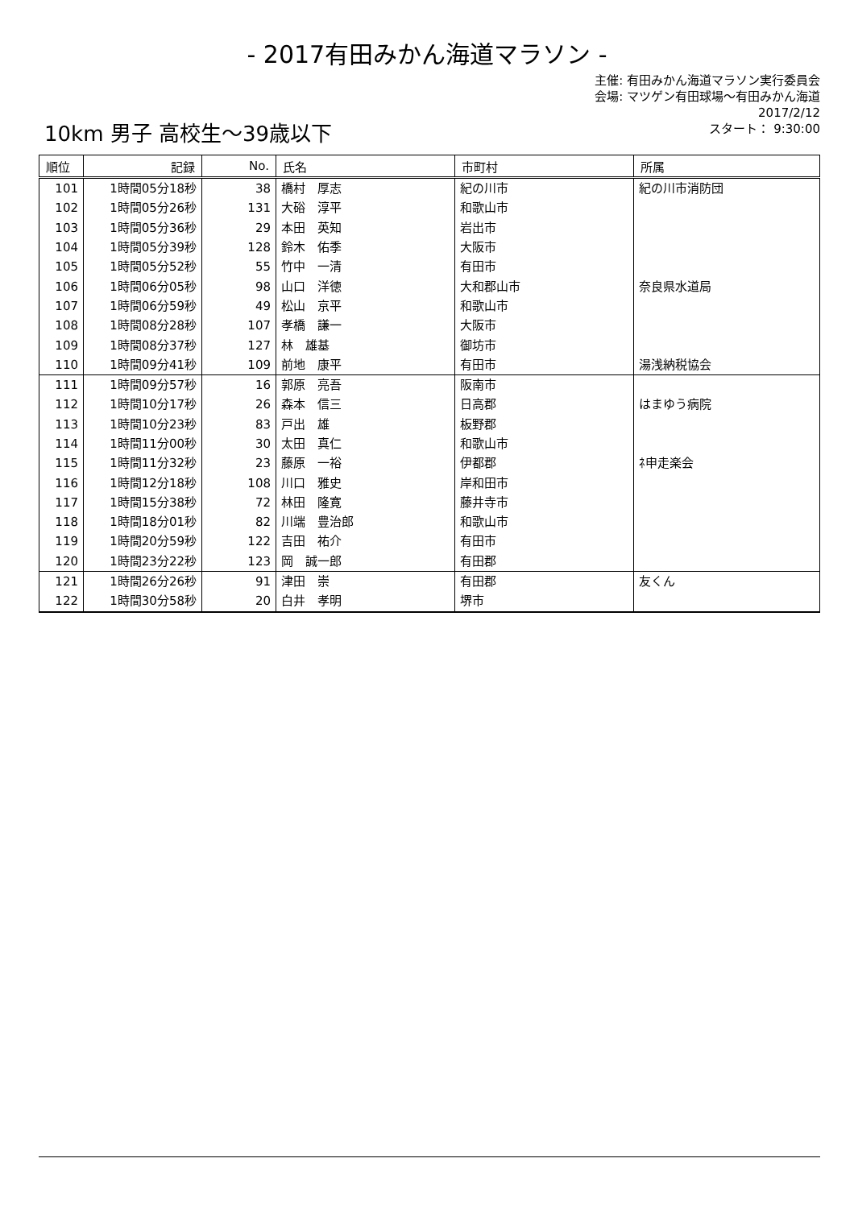- 2017有田みかん海道マラソン -
主催: 有田みかん海道マラソン実行委員会
会場: マツゲン有田球場～有田みかん海道
2017/2/12
スタート： 9:30:00
10km 男子 高校生～39歳以下
| 順位 | 記録 | No. | 氏名 | 市町村 | 所属 |
| --- | --- | --- | --- | --- | --- |
| 101 | 1時間05分18秒 | 38 | 橋村 厚志 | 紀の川市 | 紀の川市消防団 |
| 102 | 1時間05分26秒 | 131 | 大硲 淳平 | 和歌山市 | |
| 103 | 1時間05分36秒 | 29 | 本田 英知 | 岩出市 | |
| 104 | 1時間05分39秒 | 128 | 鈴木 佑季 | 大阪市 | |
| 105 | 1時間05分52秒 | 55 | 竹中 一清 | 有田市 | |
| 106 | 1時間06分05秒 | 98 | 山口 洋徳 | 大和郡山市 | 奈良県水道局 |
| 107 | 1時間06分59秒 | 49 | 松山 京平 | 和歌山市 | |
| 108 | 1時間08分28秒 | 107 | 孝橋 謙一 | 大阪市 | |
| 109 | 1時間08分37秒 | 127 | 林 雄基 | 御坊市 | |
| 110 | 1時間09分41秒 | 109 | 前地 康平 | 有田市 | 湯浅納税協会 |
| 111 | 1時間09分57秒 | 16 | 郭原 亮吾 | 阪南市 | |
| 112 | 1時間10分17秒 | 26 | 森本 信三 | 日高郡 | はまゆう病院 |
| 113 | 1時間10分23秒 | 83 | 戸出 雄 | 板野郡 | |
| 114 | 1時間11分00秒 | 30 | 太田 真仁 | 和歌山市 | |
| 115 | 1時間11分32秒 | 23 | 藤原 一裕 | 伊都郡 | ﾈ申走楽会 |
| 116 | 1時間12分18秒 | 108 | 川口 雅史 | 岸和田市 | |
| 117 | 1時間15分38秒 | 72 | 林田 隆寛 | 藤井寺市 | |
| 118 | 1時間18分01秒 | 82 | 川端 豊治郎 | 和歌山市 | |
| 119 | 1時間20分59秒 | 122 | 吉田 祐介 | 有田市 | |
| 120 | 1時間23分22秒 | 123 | 岡 誠一郎 | 有田郡 | |
| 121 | 1時間26分26秒 | 91 | 津田 崇 | 有田郡 | 友くん |
| 122 | 1時間30分58秒 | 20 | 白井 孝明 | 堺市 | |